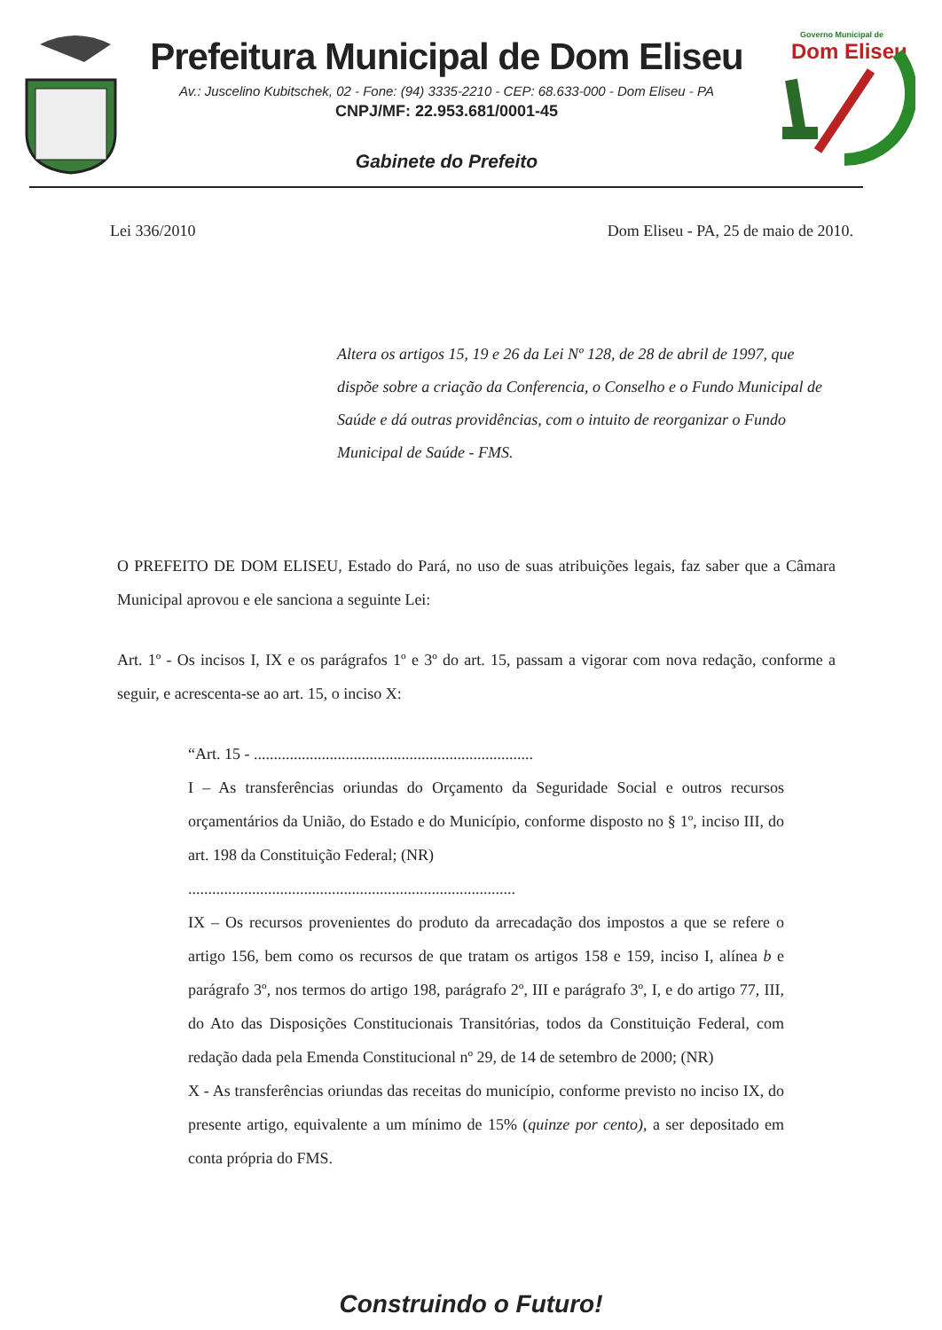Prefeitura Municipal de Dom Eliseu
Av.: Juscelino Kubitschek, 02 - Fone: (94) 3335-2210 - CEP: 68.633-000 - Dom Eliseu - PA
CNPJ/MF: 22.953.681/0001-45
Gabinete do Prefeito
Governo Municipal de
Dom Eliseu
Lei 336/2010 Dom Eliseu - PA, 25 de maio de 2010.
Altera os artigos 15, 19 e 26 da Lei Nº 128, de 28 de abril de 1997, que dispõe sobre a criação da Conferencia, o Conselho e o Fundo Municipal de Saúde e dá outras providências, com o intuito de reorganizar o Fundo Municipal de Saúde - FMS.
O PREFEITO DE DOM ELISEU, Estado do Pará, no uso de suas atribuições legais, faz saber que a Câmara Municipal aprovou e ele sanciona a seguinte Lei:
Art. 1º - Os incisos I, IX e os parágrafos 1º e 3º do art. 15, passam a vigorar com nova redação, conforme a seguir, e acrescenta-se ao art. 15, o inciso X:
“Art. 15 - ......................................................................
I – As transferências oriundas do Orçamento da Seguridade Social e outros recursos orçamentários da União, do Estado e do Município, conforme disposto no § 1º, inciso III, do art. 198 da Constituição Federal; (NR)
..................................................................................
IX – Os recursos provenientes do produto da arrecadação dos impostos a que se refere o artigo 156, bem como os recursos de que tratam os artigos 158 e 159, inciso I, alínea b e parágrafo 3º, nos termos do artigo 198, parágrafo 2º, III e parágrafo 3º, I, e do artigo 77, III, do Ato das Disposições Constitucionais Transitórias, todos da Constituição Federal, com redação dada pela Emenda Constitucional nº 29, de 14 de setembro de 2000; (NR)
X - As transferências oriundas das receitas do município, conforme previsto no inciso IX, do presente artigo, equivalente a um mínimo de 15% (quinze por cento), a ser depositado em conta própria do FMS.
Construindo o Futuro!